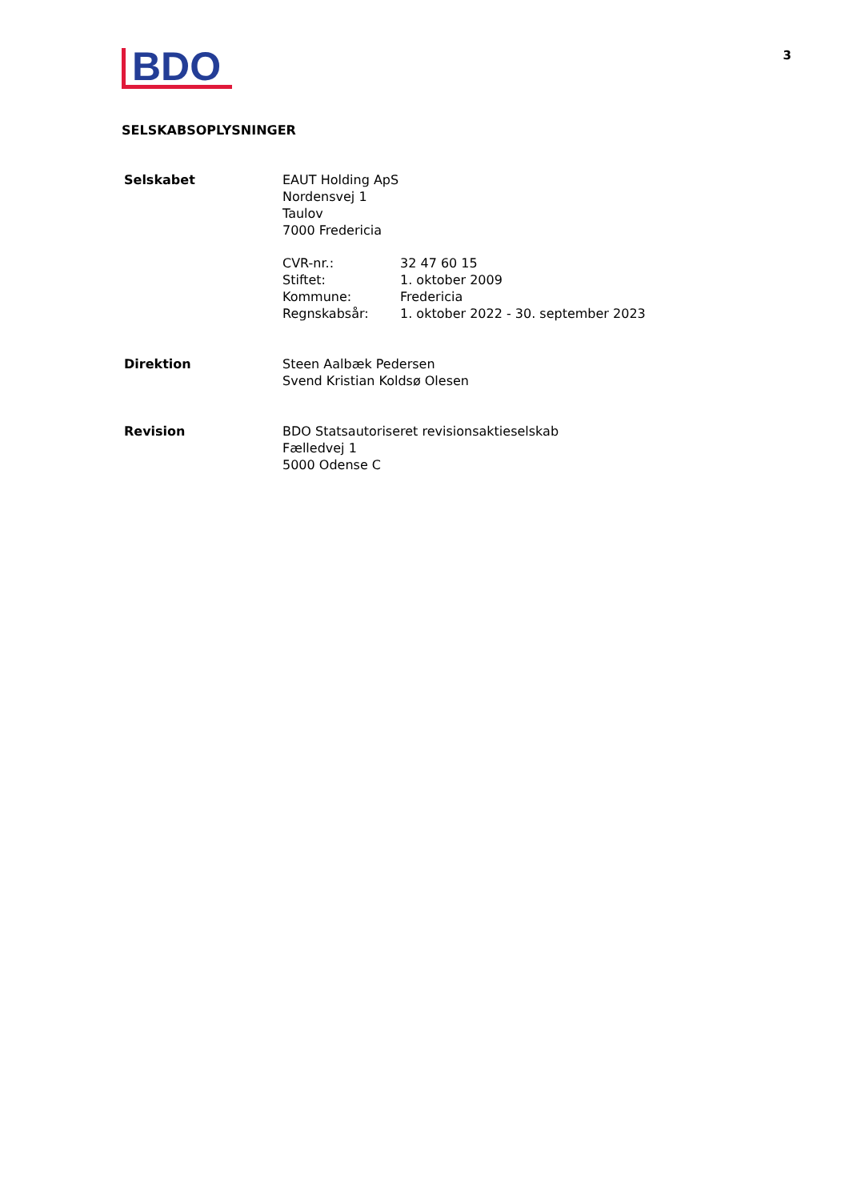BDO
3
SELSKABSOPLYSNINGER
Selskabet EAUT Holding ApS
Nordensvej 1
Taulov
7000 Fredericia
| CVR-nr.: | 32 47 60 15 |
| Stiftet: | 1. oktober 2009 |
| Kommune: | Fredericia |
| Regnskabsår: | 1. oktober 2022 - 30. september 2023 |
Direktion Steen Aalbæk Pedersen
Svend Kristian Koldsø Olesen
Revision BDO Statsautoriseret revisionsaktieselskab
Fælledvej 1
5000 Odense C